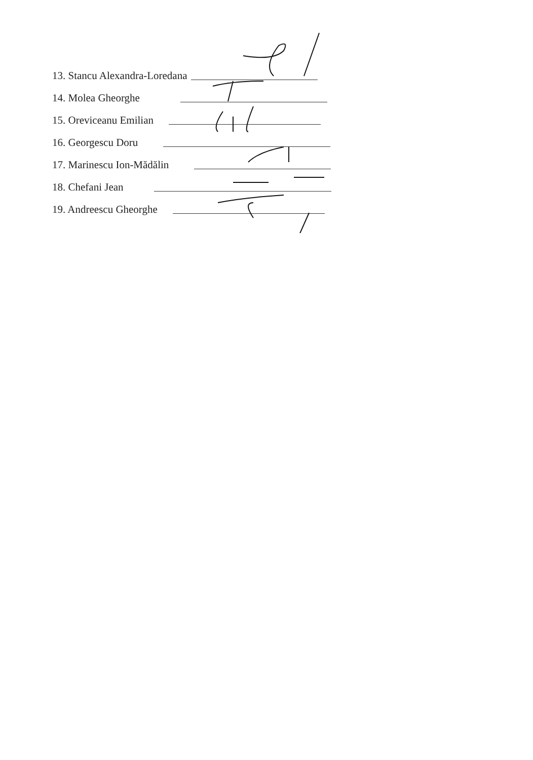13. Stancu Alexandra-Loredana
14. Molea Gheorghe
15. Oreviceanu Emilian
16. Georgescu Doru
17. Marinescu Ion-Mădălin
18. Chefani Jean
19. Andreescu Gheorghe